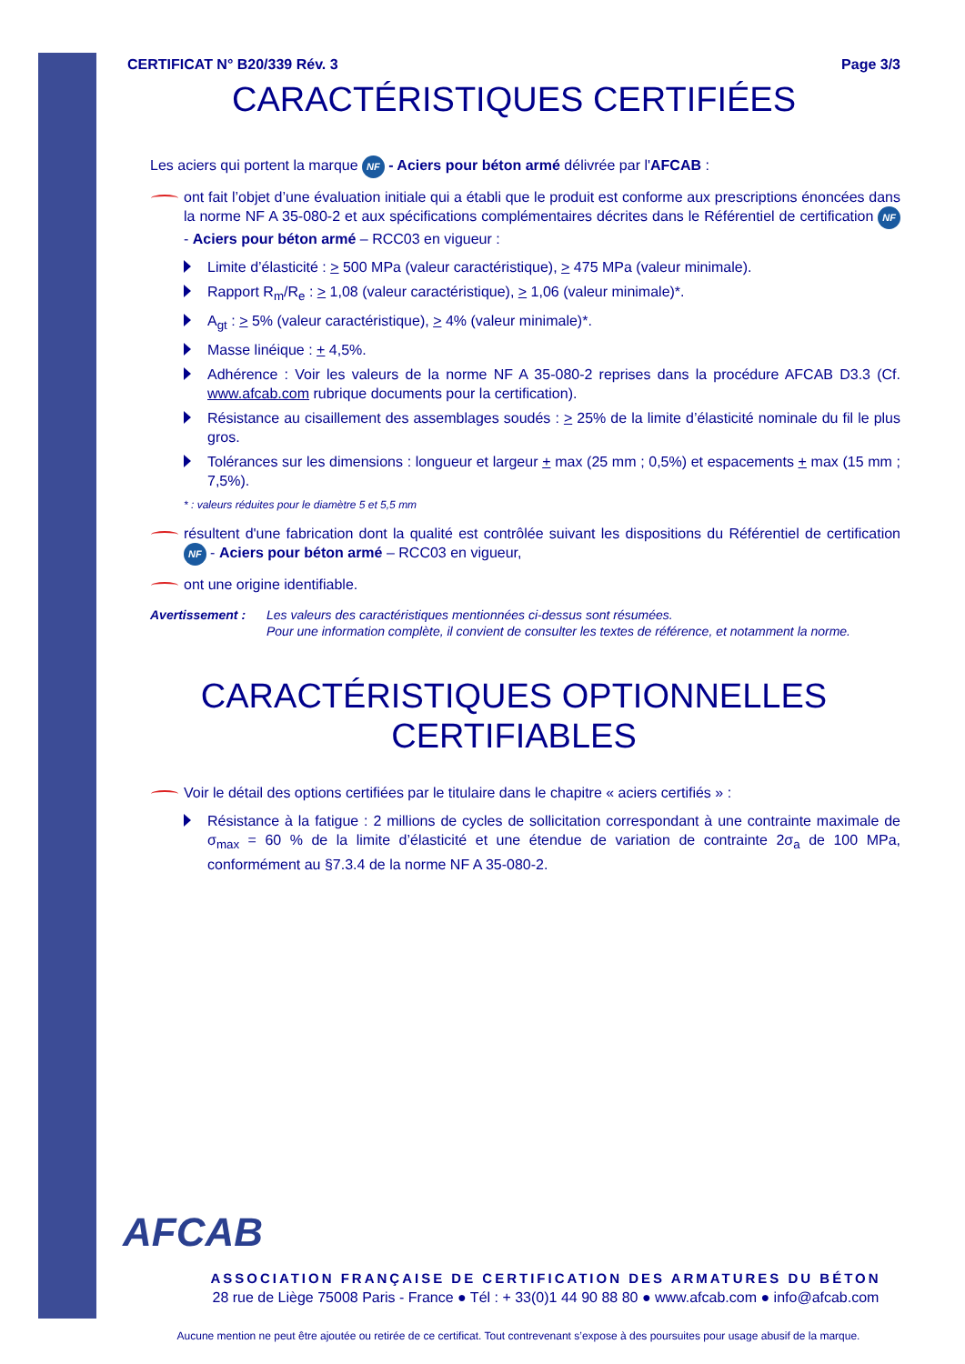CERTIFICAT N° B20/339 Rév. 3 Page 3/3
CARACTÉRISTIQUES CERTIFIÉES
Les aciers qui portent la marque NF - Aciers pour béton armé délivrée par l'AFCAB :
ont fait l’objet d’une évaluation initiale qui a établi que le produit est conforme aux prescriptions énoncées dans la norme NF A 35-080-2 et aux spécifications complémentaires décrites dans le Référentiel de certification NF - Aciers pour béton armé – RCC03 en vigueur :
Limite d’élasticité : > 500 MPa (valeur caractéristique), > 475 MPa (valeur minimale).
Rapport R<sub>m</sub>/R<sub>e</sub> : > 1,08 (valeur caractéristique), > 1,06 (valeur minimale)*.
A<sub>gt</sub> : > 5% (valeur caractéristique), > 4% (valeur minimale)*.
Masse linéique : + 4,5%.
Adhérence : Voir les valeurs de la norme NF A 35-080-2 reprises dans la procédure AFCAB D3.3 (Cf. www.afcab.com rubrique documents pour la certification).
Résistance au cisaillement des assemblages soudés : > 25% de la limite d’élasticité nominale du fil le plus gros.
Tolérances sur les dimensions : longueur et largeur + max (25 mm ; 0,5%) et espacements + max (15 mm ; 7,5%).
* : valeurs réduites pour le diamètre 5 et 5,5 mm
résultent d'une fabrication dont la qualité est contrôlée suivant les dispositions du Référentiel de certification NF - Aciers pour béton armé – RCC03 en vigueur,
ont une origine identifiable.
Avertissement : Les valeurs des caractéristiques mentionnées ci-dessus sont résumées.
Pour une information complète, il convient de consulter les textes de référence, et notamment la norme.
CARACTÉRISTIQUES OPTIONNELLES
CERTIFIABLES
Voir le détail des options certifiées par le titulaire dans le chapitre « aciers certifiés » :
Résistance à la fatigue : 2 millions de cycles de sollicitation correspondant à une contrainte maximale de σ<sub>max</sub> = 60 % de la limite d’élasticité et une étendue de variation de contrainte 2σ<sub>a</sub> de 100 MPa, conformément au §7.3.4 de la norme NF A 35-080-2.
AFCAB
ASSOCIATION FRANÇAISE DE CERTIFICATION DES ARMATURES DU BÉTON
28 rue de Liège 75008 Paris - France ● Tél : + 33(0)1 44 90 88 80 ● www.afcab.com ● info@afcab.com
Aucune mention ne peut être ajoutée ou retirée de ce certificat. Tout contrevenant s’expose à des poursuites pour usage abusif de la marque.